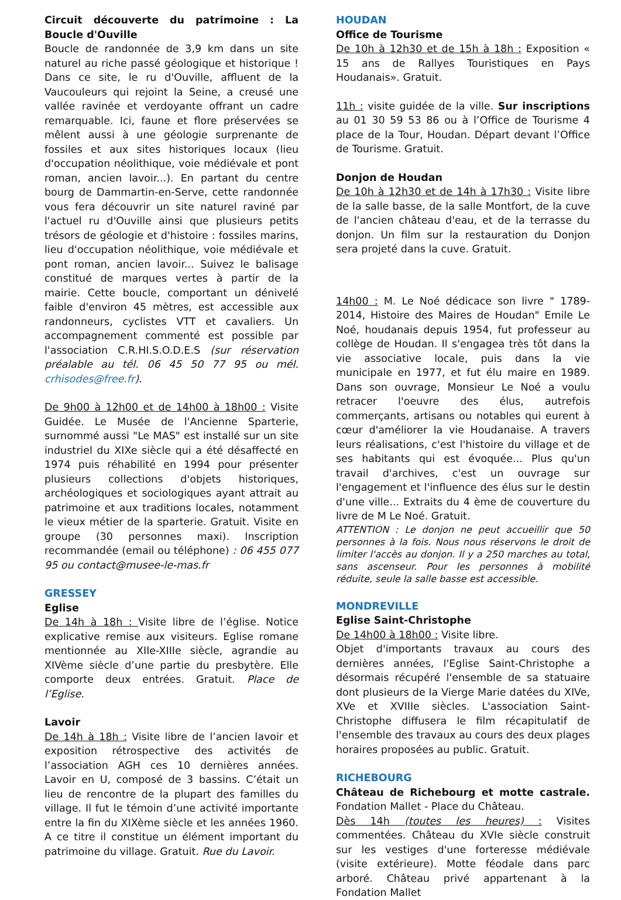Circuit découverte du patrimoine : La Boucle d'Ouville
Boucle de randonnée de 3,9 km dans un site naturel au riche passé géologique et historique ! Dans ce site, le ru d'Ouville, affluent de la Vaucouleurs qui rejoint la Seine, a creusé une vallée ravinée et verdoyante offrant un cadre remarquable. Ici, faune et flore préservées se mêlent aussi à une géologie surprenante de fossiles et aux sites historiques locaux (lieu d'occupation néolithique, voie médiévale et pont roman, ancien lavoir...). En partant du centre bourg de Dammartin-en-Serve, cette randonnée vous fera découvrir un site naturel raviné par l'actuel ru d'Ouville ainsi que plusieurs petits trésors de géologie et d'histoire : fossiles marins, lieu d'occupation néolithique, voie médiévale et pont roman, ancien lavoir... Suivez le balisage constitué de marques vertes à partir de la mairie. Cette boucle, comportant un dénivelé faible d'environ 45 mètres, est accessible aux randonneurs, cyclistes VTT et cavaliers. Un accompagnement commenté est possible par l'association C.R.HI.S.O.D.E.S (sur réservation préalable au tél. 06 45 50 77 95 ou mél. crhisodes@free.fr).
De 9h00 à 12h00 et de 14h00 à 18h00 : Visite Guidée. Le Musée de l'Ancienne Sparterie, surnommé aussi "Le MAS" est installé sur un site industriel du XIXe siècle qui a été désaffecté en 1974 puis réhabilité en 1994 pour présenter plusieurs collections d'objets historiques, archéologiques et sociologiques ayant attrait au patrimoine et aux traditions locales, notamment le vieux métier de la sparterie. Gratuit. Visite en groupe (30 personnes maxi). Inscription recommandée (email ou téléphone) : 06 455 077 95 ou contact@musee-le-mas.fr
GRESSEY
Eglise
De 14h à 18h : Visite libre de l’église. Notice explicative remise aux visiteurs. Eglise romane mentionnée au XIIe-XIIIe siècle, agrandie au XIVème siècle d’une partie du presbytère. Elle comporte deux entrées. Gratuit. Place de l’Eglise.
Lavoir
De 14h à 18h : Visite libre de l’ancien lavoir et exposition rétrospective des activités de l’association AGH ces 10 dernières années. Lavoir en U, composé de 3 bassins. C’était un lieu de rencontre de la plupart des familles du village. Il fut le témoin d’une activité importante entre la fin du XIXème siècle et les années 1960. A ce titre il constitue un élément important du patrimoine du village. Gratuit. Rue du Lavoir.
HOUDAN
Office de Tourisme
De 10h à 12h30 et de 15h à 18h : Exposition « 15 ans de Rallyes Touristiques en Pays Houdanais». Gratuit.
11h : visite guidée de la ville. Sur inscriptions au 01 30 59 53 86 ou à l’Office de Tourisme 4 place de la Tour, Houdan. Départ devant l’Office de Tourisme. Gratuit.
Donjon de Houdan
De 10h à 12h30 et de 14h à 17h30 : Visite libre de la salle basse, de la salle Montfort, de la cuve de l'ancien château d'eau, et de la terrasse du donjon. Un film sur la restauration du Donjon sera projeté dans la cuve. Gratuit.
14h00 : M. Le Noé dédicace son livre " 1789-2014, Histoire des Maires de Houdan" Emile Le Noé, houdanais depuis 1954, fut professeur au collège de Houdan. Il s'engagea très tôt dans la vie associative locale, puis dans la vie municipale en 1977, et fut élu maire en 1989. Dans son ouvrage, Monsieur Le Noé a voulu retracer l'oeuvre des élus, autrefois commerçants, artisans ou notables qui eurent à cœur d'améliorer la vie Houdanaise. A travers leurs réalisations, c'est l'histoire du village et de ses habitants qui est évoquée... Plus qu'un travail d'archives, c'est un ouvrage sur l'engagement et l'influence des élus sur le destin d'une ville... Extraits du 4 ème de couverture du livre de M Le Noé. Gratuit.
ATTENTION : Le donjon ne peut accueillir que 50 personnes à la fois. Nous nous réservons le droit de limiter l'accès au donjon. Il y a 250 marches au total, sans ascenseur. Pour les personnes à mobilité réduite, seule la salle basse est accessible.
MONDREVILLE
Eglise Saint-Christophe
De 14h00 à 18h00 : Visite libre.
Objet d'importants travaux au cours des dernières années, l'Eglise Saint-Christophe a désormais récupéré l'ensemble de sa statuaire dont plusieurs de la Vierge Marie datées du XIVe, XVe et XVIIIe siècles. L'association Saint-Christophe diffusera le film récapitulatif de l'ensemble des travaux au cours des deux plages horaires proposées au public. Gratuit.
RICHEBOURG
Château de Richebourg et motte castrale. Fondation Mallet - Place du Château.
Dès 14h (toutes les heures) : Visites commentées. Château du XVIe siècle construit sur les vestiges d'une forteresse médiévale (visite extérieure). Motte féodale dans parc arboré. Château privé appartenant à la Fondation Mallet